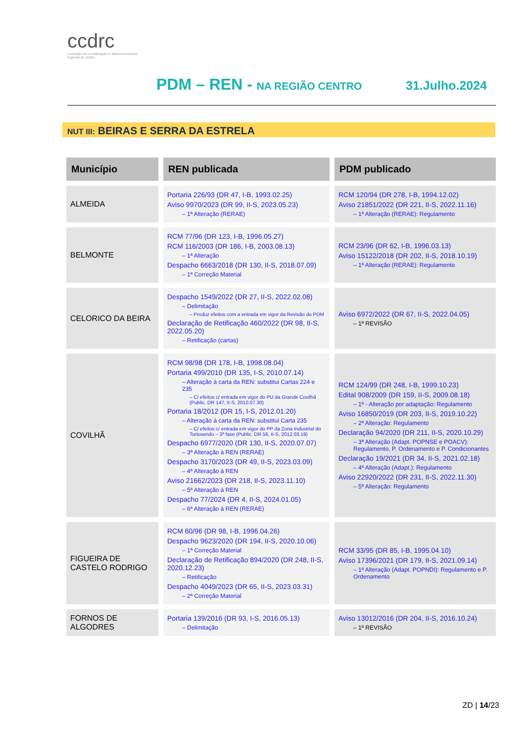ccdrc
comissão de coordenação e desenvolvimento regional do centro
PDM – REN - NA REGIÃO CENTRO 31.Julho.2024
NUT III: BEIRAS E SERRA DA ESTRELA
| Município | REN publicada | PDM publicado |
| --- | --- | --- |
| ALMEIDA | Portaria 226/93 (DR 47, I-B, 1993.02.25) Aviso 9970/2023 (DR 99, II-S, 2023.05.23) – 1ª Alteração (RERAE) | RCM 120/94 (DR 278, I-B, 1994.12.02) Aviso 21851/2022 (DR 221, II-S, 2022.11.16) – 1ª Alteração (RERAE): Regulamento |
| BELMONTE | RCM 77/96 (DR 123, I-B, 1996.05.27) RCM 116/2003 (DR 186, I-B, 2003.08.13) – 1ª Alteração Despacho 6663/2018 (DR 130, II-S, 2018.07.09) – 1ª Correção Material | RCM 23/96 (DR 62, I-B, 1996.03.13) Aviso 15122/2018 (DR 202, II-S, 2018.10.19) – 1ª Alteração (RERAE): Regulamento |
| CELORICO DA BEIRA | Despacho 1549/2022 (DR 27, II-S, 2022.02.08) – Delimitação – Produz efeitos com a entrada em vigor da Revisão do PDM Declaração de Retificação 460/2022 (DR 98, II-S, 2022.05.20) – Retificação (cartas) | Aviso 6972/2022 (DR 67, II-S, 2022.04.05) – 1ª REVISÃO |
| COVILHÃ | RCM 98/98 (DR 178, I-B, 1998.08.04) Portaria 499/2010 (DR 135, I-S, 2010.07.14) – Alteração à carta da REN: substitui Cartas 224 e 235 – C/ efeitos c/ entrada em vigor do PU da Grande Covilhã (Public. DR 147, II-S, 2010.07.30) Portaria 18/2012 (DR 15, I-S, 2012.01.20) – Alteração à carta da REN: substitui Carta 235 – C/ efeitos c/ entrada em vigor do PP da Zona Industrial do Tortosendo – 3ª fase (Public. DR 56, II-S, 2012.03.19) Despacho 6977/2020 (DR 130, II-S, 2020.07.07) – 3ª Alteração à REN (RERAE) Despacho 3170/2023 (DR 49, II-S, 2023.03.09) – 4ª Alteração à REN Aviso 21662/2023 (DR 218, II-S, 2023.11.10) – 5ª Alteração à REN Despacho 77/2024 (DR 4, II-S, 2024.01.05) – 6ª Alteração à REN (RERAE) | RCM 124/99 (DR 248, I-B, 1999.10.23) Edital 908/2009 (DR 159, II-S, 2009.08.18) – 1ª - Alteração por adaptação: Regulamento Aviso 16850/2019 (DR 203, II-S, 2019.10.22) – 2ª Alteração: Regulamento Declaração 94/2020 (DR 211, II-S, 2020.10.29) – 3ª Alteração (Adapt. POPNSE e POACV): Regulamento, P. Ordenamento e P. Condicionantes Declaração 19/2021 (DR 34, II-S, 2021.02.18) – 4ª Alteração (Adapt.): Regulamento Aviso 22920/2022 (DR 231, II-S, 2022.11.30) – 5ª Alteração: Regulamento |
| FIGUEIRA DE CASTELO RODRIGO | RCM 60/96 (DR 98, I-B, 1996.04.26) Despacho 9623/2020 (DR 194, II-S, 2020.10.06) – 1ª Correção Material Declaração de Retificação 894/2020 (DR 248, II-S, 2020.12.23) – Retificação Despacho 4049/2023 (DR 65, II-S, 2023.03.31) – 2ª Correção Material | RCM 33/95 (DR 85, I-B, 1995.04.10) Aviso 17396/2021 (DR 179, II-S, 2021.09.14) – 1ª Alteração (Adapt. POPNDI): Regulamento e P. Ordenamento |
| FORNOS DE ALGODRES | Portaria 139/2016 (DR 93, I-S, 2016.05.13) – Delimitação | Aviso 13012/2016 (DR 204, II-S, 2016.10.24) – 1ª REVISÃO |
ZD | 14/23